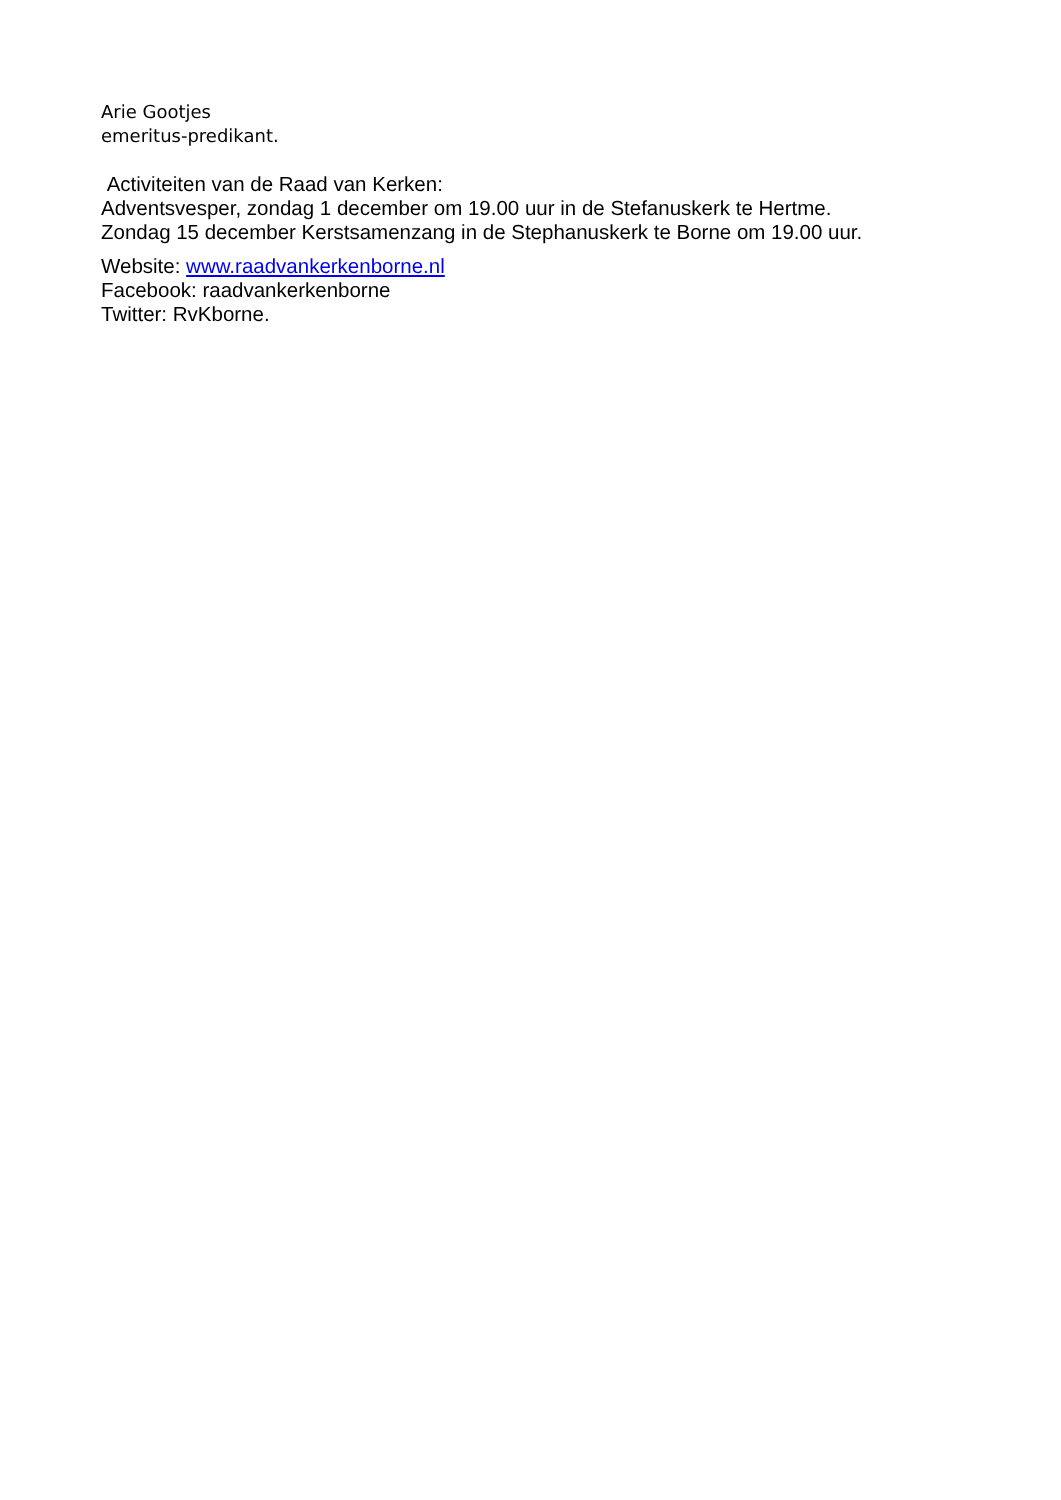Arie Gootjes
emeritus-predikant.
Activiteiten van de Raad van Kerken:
Adventsvesper, zondag 1 december om 19.00 uur in de Stefanuskerk te Hertme.
Zondag 15 december Kerstsamenzang in de Stephanuskerk te Borne om 19.00 uur.
Website: www.raadvankerkenborne.nl
Facebook: raadvankerkenborne
Twitter: RvKborne.